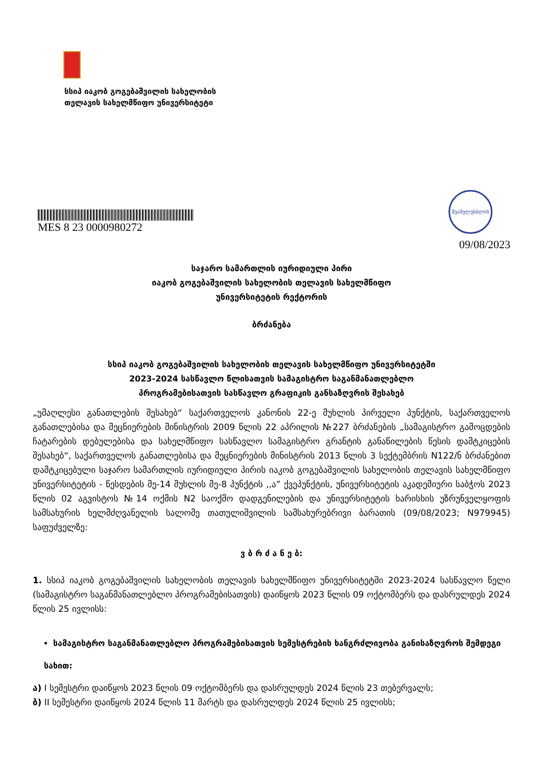სსიპ იაკობ გოგებაშვილის სახელობის
თელავის სახელმწიფო უნივერსიტეტი
MES 8 23 0000980272
შვამვლესბლის
09/08/2023
საჯარო სამართლის იურიდიული პირი
იაკობ გოგებაშვილის სახელობის თელავის სახელმწიფო
უნივერსიტეტის რექტორის
ბრძანება
სსიპ იაკობ გოგებაშვილის სახელობის თელავის სახელმწიფო უნივერსიტეტში
2023-2024 სასწავლო წლისათვის სამაგისტრო საგანმანათლებლო
პროგრამებისათვის სასწავლო გრაფიკის განსაზღვრის შესახებ
„უმაღლესი განათლების შესახებ“ საქართველოს კანონის 22-ე მუხლის პირველი პუნქტის, საქართველოს განათლებისა და მეცნიერების მინისტრის 2009 წლის 22 აპრილის №227 ბრძანების „სამაგისტრო გამოცდების ჩატარების დებულებისა და სახელმწიფო სასწავლო სამაგისტრო გრანტის განაწილების წესის დამტკიცების შესახებ“, საქართველოს განათლებისა და მეცნიერების მინისტრის 2013 წლის 3 სექტემბრის N122/ნ ბრძანებით დამტკიცებული საჯარო სამართლის იურიდიული პირის იაკობ გოგებაშვილის სახელობის თელავის სახელმწიფო უნივერსიტეტის - წესდების მე-14 მუხლის მე-8 პუნქტის ,,ა” ქვეპუნქტის, უნივერსიტეტის აკადემიური საბჭოს 2023 წლის 02 აგვისტოს №14 ოქმის N2 საოქმო დადგენილების და უნივერსიტეტის ხარისხის უზრუნველყოფის სამსახურის ხელმძღვანელის სალომე თათულიშვილის სამსახურებრივი ბარათის (09/08/2023; N979945) საფუძველზე:
ვ ბ რ ძ ა ნ ე ბ:
1. სსიპ იაკობ გოგებაშვილის სახელობის თელავის სახელმწიფო უნივერსიტეტში 2023-2024 სასწავლო წელი (სამაგისტრო საგანმანათლებლო პროგრამებისათვის) დაიწყოს 2023 წლის 09 ოქტომბერს და დასრულდეს 2024 წლის 25 ივლისს:
სამაგისტრო საგანმანათლებლო პროგრამებისათვის სემესტრების ხანგრძლივობა განისაზღვროს შემდეგი
სახით:
ა) I სემესტრი დაიწყოს 2023 წლის 09 ოქტომბერს და დასრულდეს 2024 წლის 23 თებერვალს;
ბ) II სემესტრი დაიწყოს 2024 წლის 11 მარტს და დასრულდეს 2024 წლის 25 ივლისს;